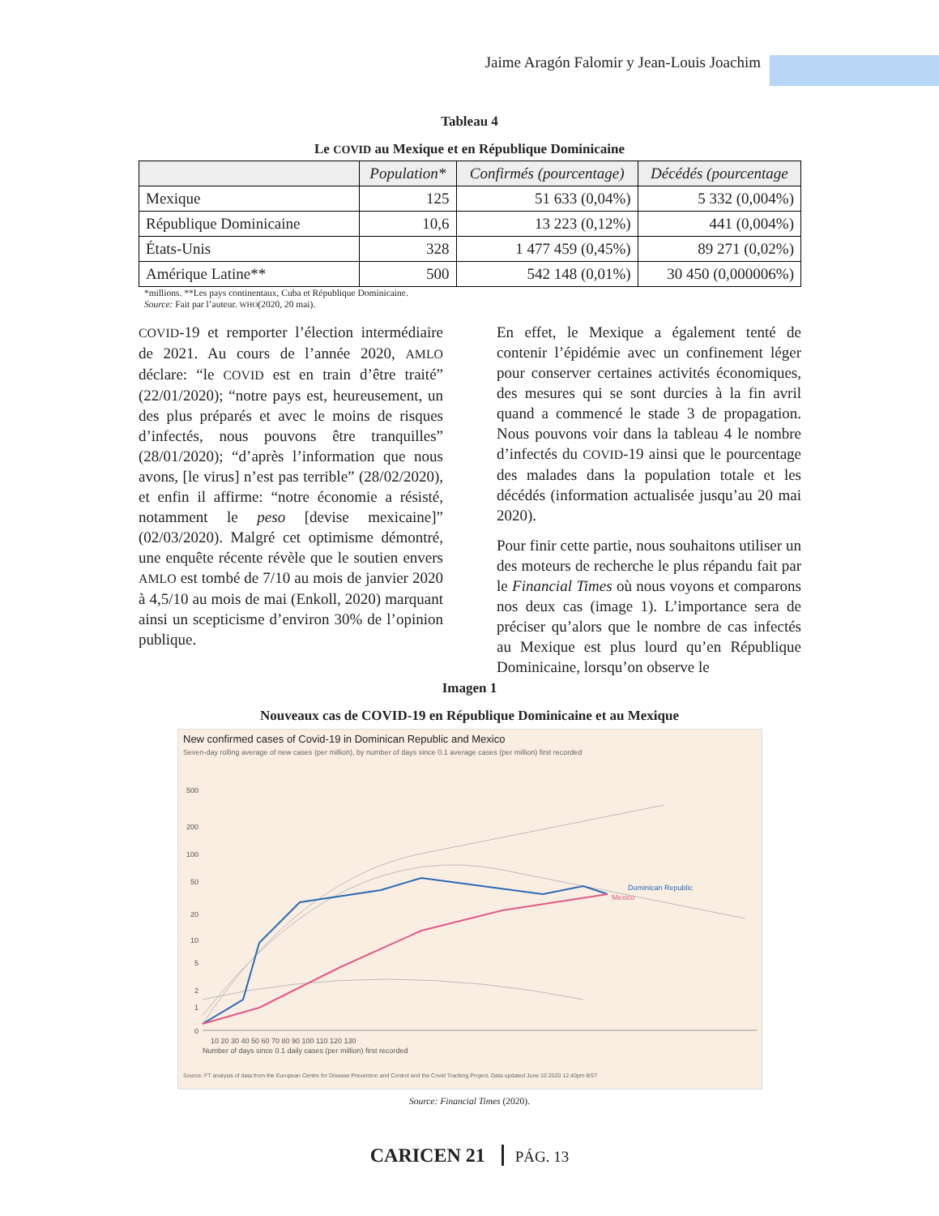Jaime Aragón Falomir y Jean-Louis Joachim
Tableau 4
Le COVID au Mexique et en République Dominicaine
| | Population* | Confirmés (pourcentage) | Décédés (pourcentage |
| --- | --- | --- | --- |
| Mexique | 125 | 51 633 (0,04%) | 5 332 (0,004%) |
| République Dominicaine | 10,6 | 13 223 (0,12%) | 441 (0,004%) |
| États-Unis | 328 | 1 477 459 (0,45%) | 89 271 (0,02%) |
| Amérique Latine** | 500 | 542 148 (0,01%) | 30 450 (0,000006%) |
*millions. **Les pays continentaux, Cuba et République Dominicaine.
Source: Fait par l’auteur. WHO(2020, 20 mai).
COVID-19 et remporter l’élection intermédiaire de 2021. Au cours de l’année 2020, AMLO déclare: “le COVID est en train d’être traité” (22/01/2020); “notre pays est, heureusement, un des plus préparés et avec le moins de risques d’infectés, nous pouvons être tranquilles” (28/01/2020); “d’après l’information que nous avons, [le virus] n’est pas terrible” (28/02/2020), et enfin il affirme: “notre économie a résisté, notamment le peso [devise mexicaine]” (02/03/2020). Malgré cet optimisme démontré, une enquête récente révèle que le soutien envers AMLO est tombé de 7/10 au mois de janvier 2020 à 4,5/10 au mois de mai (Enkoll, 2020) marquant ainsi un scepticisme d’environ 30% de l’opinion publique.
En effet, le Mexique a également tenté de contenir l’épidémie avec un confinement léger pour conserver certaines activités économiques, des mesures qui se sont durcies à la fin avril quand a commencé le stade 3 de propagation. Nous pouvons voir dans la tableau 4 le nombre d’infectés du COVID-19 ainsi que le pourcentage des malades dans la population totale et les décédés (information actualisée jusqu’au 20 mai 2020).
Pour finir cette partie, nous souhaitons utiliser un des moteurs de recherche le plus répandu fait par le Financial Times où nous voyons et comparons nos deux cas (image 1). L’importance sera de préciser qu’alors que le nombre de cas infectés au Mexique est plus lourd qu’en République Dominicaine, lorsqu’on observe le
Imagen 1
Nouveaux cas de COVID-19 en République Dominicaine et au Mexique
New confirmed cases of Covid-19 in Dominican Republic and Mexico
Seven-day rolling average of new cases (per million), by number of days since 0.1 average cases (per million) first recorded
500
200
100
50
20
10
5
2
1
0
Dominican Republic
Mexico
10 20 30 40 50 60 70 80 90 100 110 120 130
Number of days since 0.1 daily cases (per million) first recorded
Source: FT analysis of data from the European Centre for Disease Prevention and Control and the Covid Tracking Project. Data updated June 10 2020 12.40pm BST
Source: Financial Times (2020).
CARICEN 21 PÁG. 13